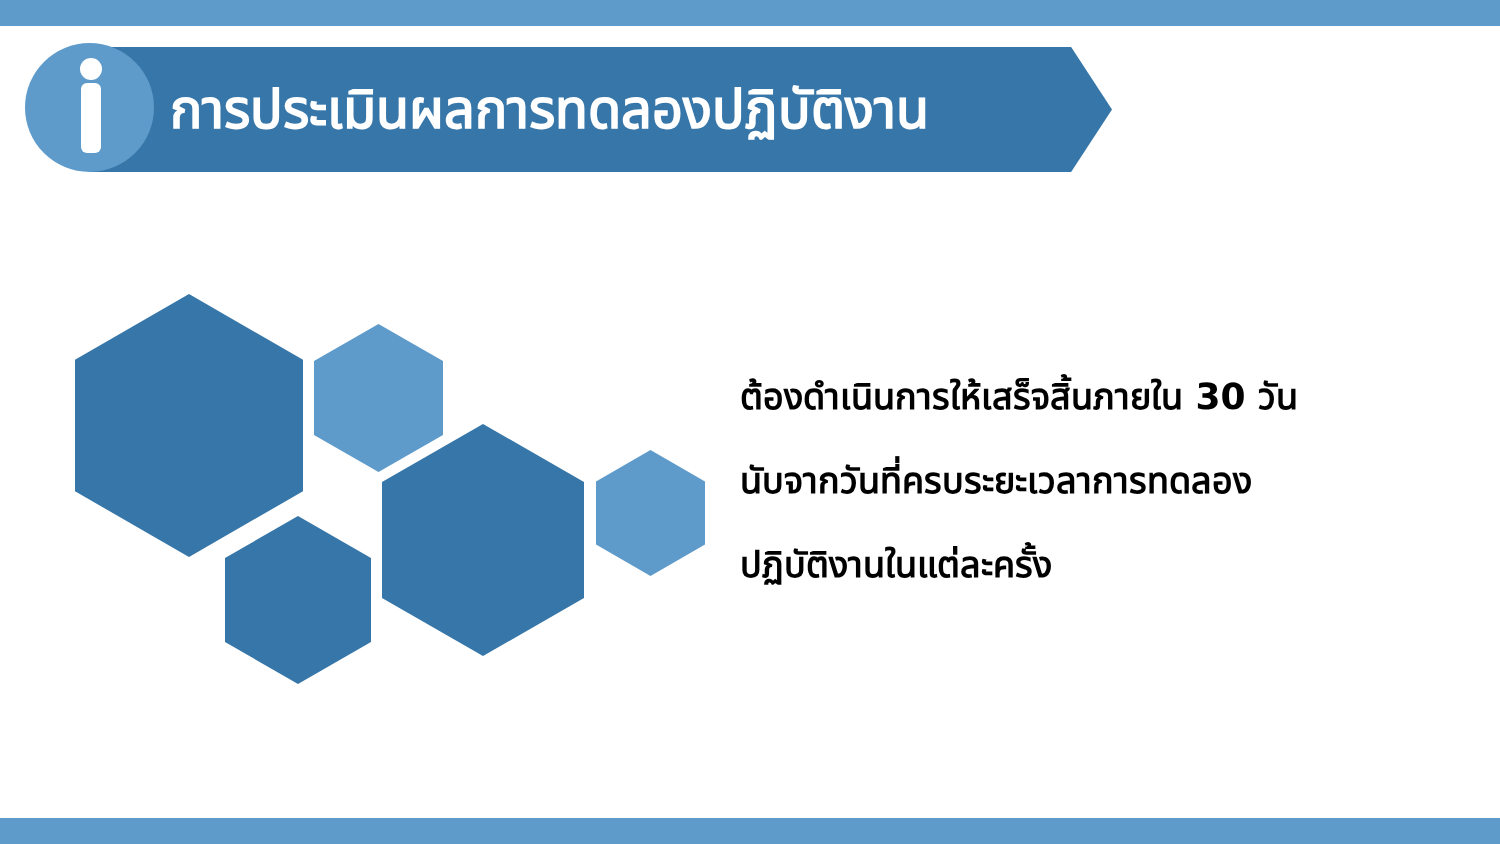การประเมินผลการทดลองปฏิบัติงาน
ต้องดำเนินการให้เสร็จสิ้นภายใน 30 วัน
นับจากวันที่ครบระยะเวลาการทดลอง
ปฏิบัติงานในแต่ละครั้ง